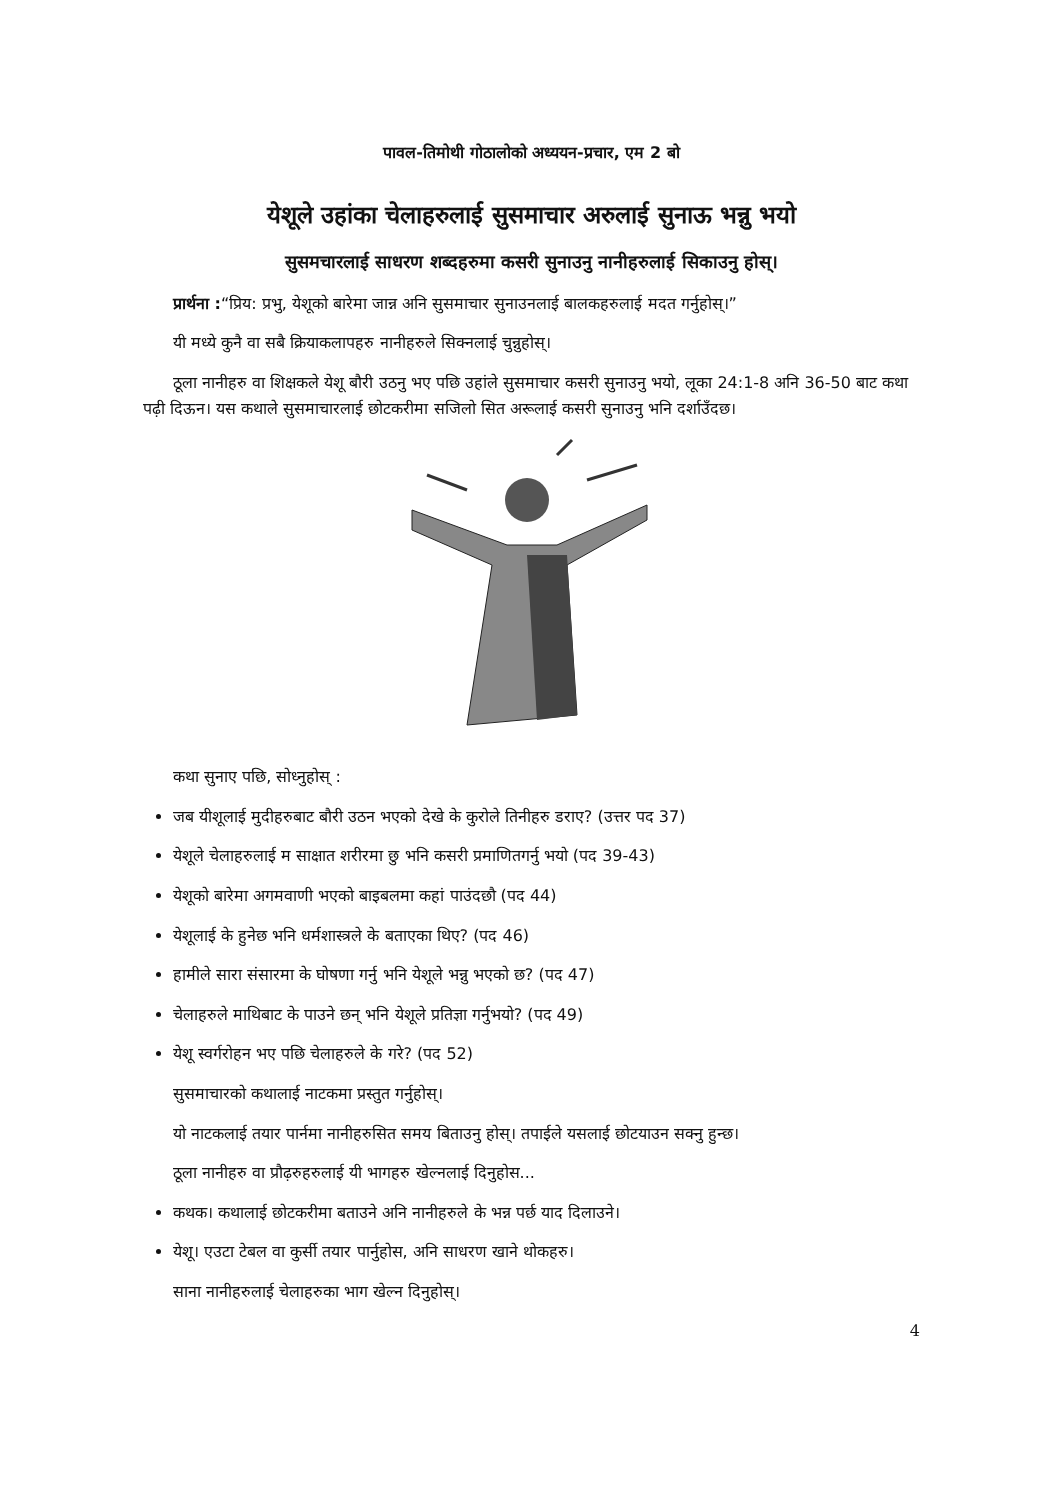पावल-तिमोथी गोठालोको अध्ययन-प्रचार, एम 2 बो
येशूले उहांका चेलाहरुलाई सुसमाचार अरुलाई सुनाऊ भन्नु भयो
सुसमचारलाई साधरण शब्दहरुमा कसरी सुनाउनु नानीहरुलाई सिकाउनु होस्।
प्रार्थना :“प्रिय: प्रभु, येशूको बारेमा जान्न अनि सुसमाचार सुनाउनलाई बालकहरुलाई मदत गर्नुहोस्।”
यी मध्ये कुनै वा सबै क्रियाकलापहरु नानीहरुले सिक्नलाई चुन्नुहोस्।
ठूला नानीहरु वा शिक्षकले येशू बौरी उठनु भए पछि उहांले सुसमाचार कसरी सुनाउनु भयो, लूका 24:1-8 अनि 36-50 बाट कथा पढ़ी दिऊन। यस कथाले सुसमाचारलाई छोटकरीमा सजिलो सित अरूलाई कसरी सुनाउनु भनि दर्शाउँदछ।
कथा सुनाए पछि, सोध्नुहोस् :
जब यीशूलाई मुदीहरुबाट बौरी उठन भएको देखे के कुरोले तिनीहरु डराए? (उत्तर पद 37)
येशूले चेलाहरुलाई म साक्षात शरीरमा छु भनि कसरी प्रमाणितगर्नु भयो (पद 39-43)
येशूको बारेमा अगमवाणी भएको बाइबलमा कहां पाउंदछौ (पद 44)
येशूलाई के हुनेछ भनि धर्मशास्त्रले के बताएका थिए? (पद 46)
हामीले सारा संसारमा के घोषणा गर्नु भनि येशूले भन्नु भएको छ? (पद 47)
चेलाहरुले माथिबाट के पाउने छन् भनि येशूले प्रतिज्ञा गर्नुभयो? (पद 49)
येशू स्वर्गरोहन भए पछि चेलाहरुले के गरे? (पद 52)
सुसमाचारको कथालाई नाटकमा प्रस्तुत गर्नुहोस्।
यो नाटकलाई तयार पार्नमा नानीहरुसित समय बिताउनु होस्। तपाईले यसलाई छोटयाउन सक्नु हुन्छ।
ठूला नानीहरु वा प्रौढ़रुहरुलाई यी भागहरु खेल्नलाई दिनुहोस...
कथक। कथालाई छोटकरीमा बताउने अनि नानीहरुले के भन्न पर्छ याद दिलाउने।
येशू। एउटा टेबल वा कुर्सी तयार पार्नुहोस, अनि साधरण खाने थोकहरु।
साना नानीहरुलाई चेलाहरुका भाग खेल्न दिनुहोस्।
4